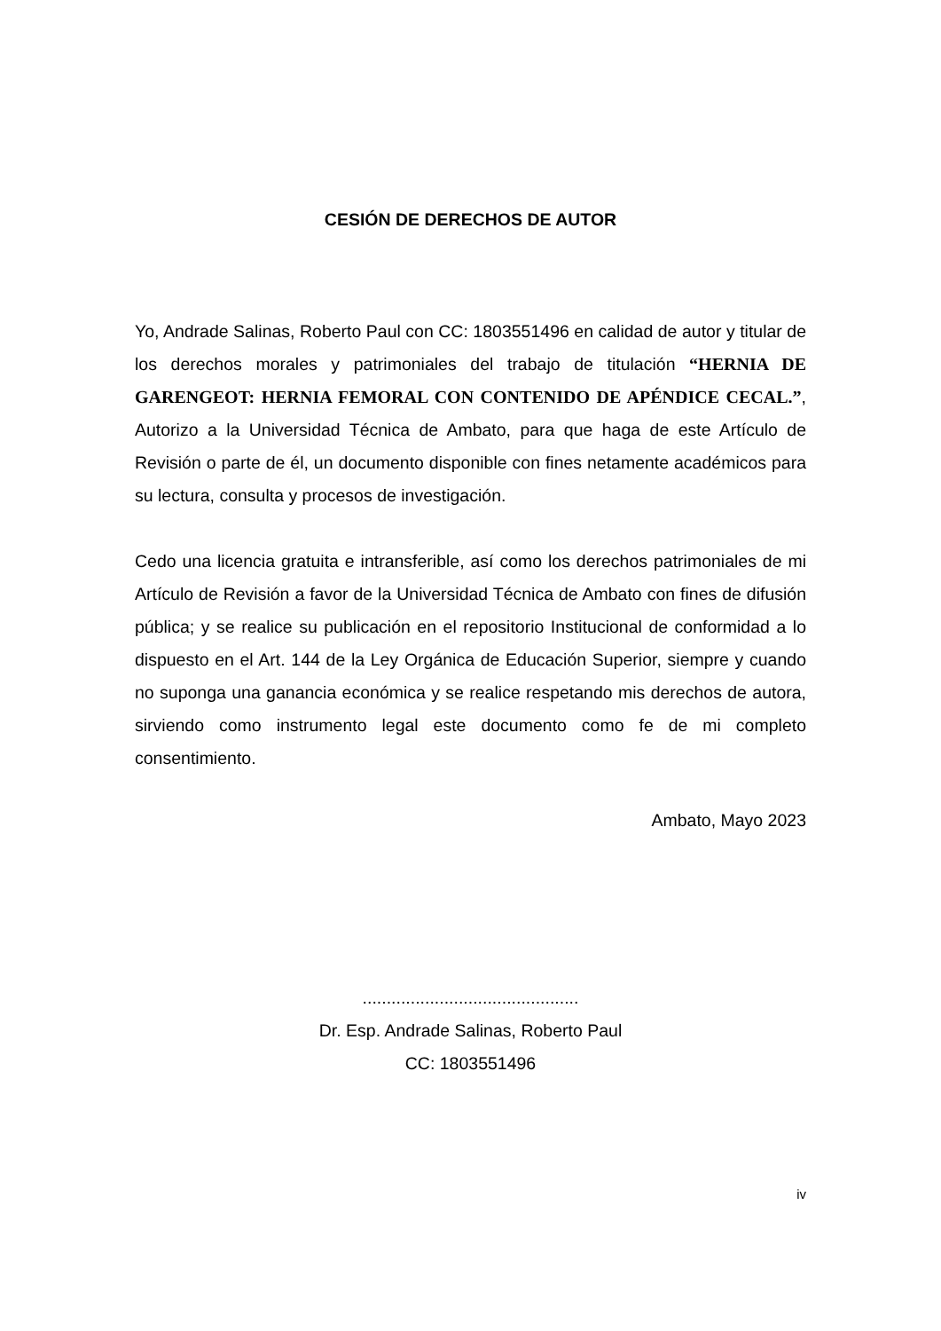CESIÓN DE DERECHOS DE AUTOR
Yo, Andrade Salinas, Roberto Paul con CC: 1803551496 en calidad de autor y titular de los derechos morales y patrimoniales del trabajo de titulación “HERNIA DE GARENGEOT: HERNIA FEMORAL CON CONTENIDO DE APÉNDICE CECAL.”, Autorizo a la Universidad Técnica de Ambato, para que haga de este Artículo de Revisión o parte de él, un documento disponible con fines netamente académicos para su lectura, consulta y procesos de investigación.
Cedo una licencia gratuita e intransferible, así como los derechos patrimoniales de mi Artículo de Revisión a favor de la Universidad Técnica de Ambato con fines de difusión pública; y se realice su publicación en el repositorio Institucional de conformidad a lo dispuesto en el Art. 144 de la Ley Orgánica de Educación Superior, siempre y cuando no suponga una ganancia económica y se realice respetando mis derechos de autora, sirviendo como instrumento legal este documento como fe de mi completo consentimiento.
Ambato, Mayo 2023
.............................................
Dr. Esp. Andrade Salinas, Roberto Paul
CC: 1803551496
iv